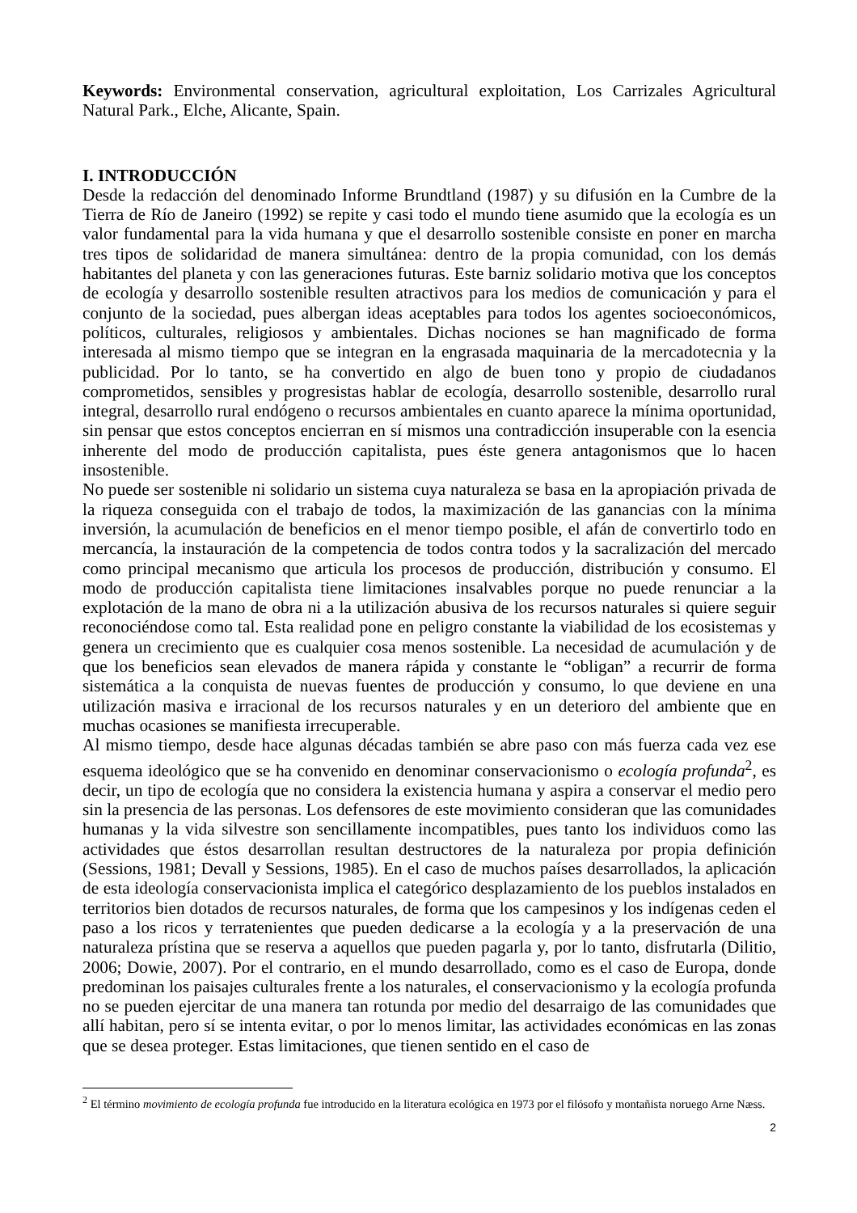Keywords: Environmental conservation, agricultural exploitation, Los Carrizales Agricultural Natural Park., Elche, Alicante, Spain.
I. INTRODUCCIÓN
Desde la redacción del denominado Informe Brundtland (1987) y su difusión en la Cumbre de la Tierra de Río de Janeiro (1992) se repite y casi todo el mundo tiene asumido que la ecología es un valor fundamental para la vida humana y que el desarrollo sostenible consiste en poner en marcha tres tipos de solidaridad de manera simultánea: dentro de la propia comunidad, con los demás habitantes del planeta y con las generaciones futuras. Este barniz solidario motiva que los conceptos de ecología y desarrollo sostenible resulten atractivos para los medios de comunicación y para el conjunto de la sociedad, pues albergan ideas aceptables para todos los agentes socioeconómicos, políticos, culturales, religiosos y ambientales. Dichas nociones se han magnificado de forma interesada al mismo tiempo que se integran en la engrasada maquinaria de la mercadotecnia y la publicidad. Por lo tanto, se ha convertido en algo de buen tono y propio de ciudadanos comprometidos, sensibles y progresistas hablar de ecología, desarrollo sostenible, desarrollo rural integral, desarrollo rural endógeno o recursos ambientales en cuanto aparece la mínima oportunidad, sin pensar que estos conceptos encierran en sí mismos una contradicción insuperable con la esencia inherente del modo de producción capitalista, pues éste genera antagonismos que lo hacen insostenible.
No puede ser sostenible ni solidario un sistema cuya naturaleza se basa en la apropiación privada de la riqueza conseguida con el trabajo de todos, la maximización de las ganancias con la mínima inversión, la acumulación de beneficios en el menor tiempo posible, el afán de convertirlo todo en mercancía, la instauración de la competencia de todos contra todos y la sacralización del mercado como principal mecanismo que articula los procesos de producción, distribución y consumo. El modo de producción capitalista tiene limitaciones insalvables porque no puede renunciar a la explotación de la mano de obra ni a la utilización abusiva de los recursos naturales si quiere seguir reconociéndose como tal. Esta realidad pone en peligro constante la viabilidad de los ecosistemas y genera un crecimiento que es cualquier cosa menos sostenible. La necesidad de acumulación y de que los beneficios sean elevados de manera rápida y constante le “obligan” a recurrir de forma sistemática a la conquista de nuevas fuentes de producción y consumo, lo que deviene en una utilización masiva e irracional de los recursos naturales y en un deterioro del ambiente que en muchas ocasiones se manifiesta irrecuperable.
Al mismo tiempo, desde hace algunas décadas también se abre paso con más fuerza cada vez ese esquema ideológico que se ha convenido en denominar conservacionismo o ecología profunda<sup>2</sup>, es decir, un tipo de ecología que no considera la existencia humana y aspira a conservar el medio pero sin la presencia de las personas. Los defensores de este movimiento consideran que las comunidades humanas y la vida silvestre son sencillamente incompatibles, pues tanto los individuos como las actividades que éstos desarrollan resultan destructores de la naturaleza por propia definición (Sessions, 1981; Devall y Sessions, 1985). En el caso de muchos países desarrollados, la aplicación de esta ideología conservacionista implica el categórico desplazamiento de los pueblos instalados en territorios bien dotados de recursos naturales, de forma que los campesinos y los indígenas ceden el paso a los ricos y terratenientes que pueden dedicarse a la ecología y a la preservación de una naturaleza prístina que se reserva a aquellos que pueden pagarla y, por lo tanto, disfrutarla (Dilitio, 2006; Dowie, 2007). Por el contrario, en el mundo desarrollado, como es el caso de Europa, donde predominan los paisajes culturales frente a los naturales, el conservacionismo y la ecología profunda no se pueden ejercitar de una manera tan rotunda por medio del desarraigo de las comunidades que allí habitan, pero sí se intenta evitar, o por lo menos limitar, las actividades económicas en las zonas que se desea proteger. Estas limitaciones, que tienen sentido en el caso de
<sup>2</sup> El término movimiento de ecología profunda fue introducido en la literatura ecológica en 1973 por el filósofo y montañista noruego Arne Næss.
2